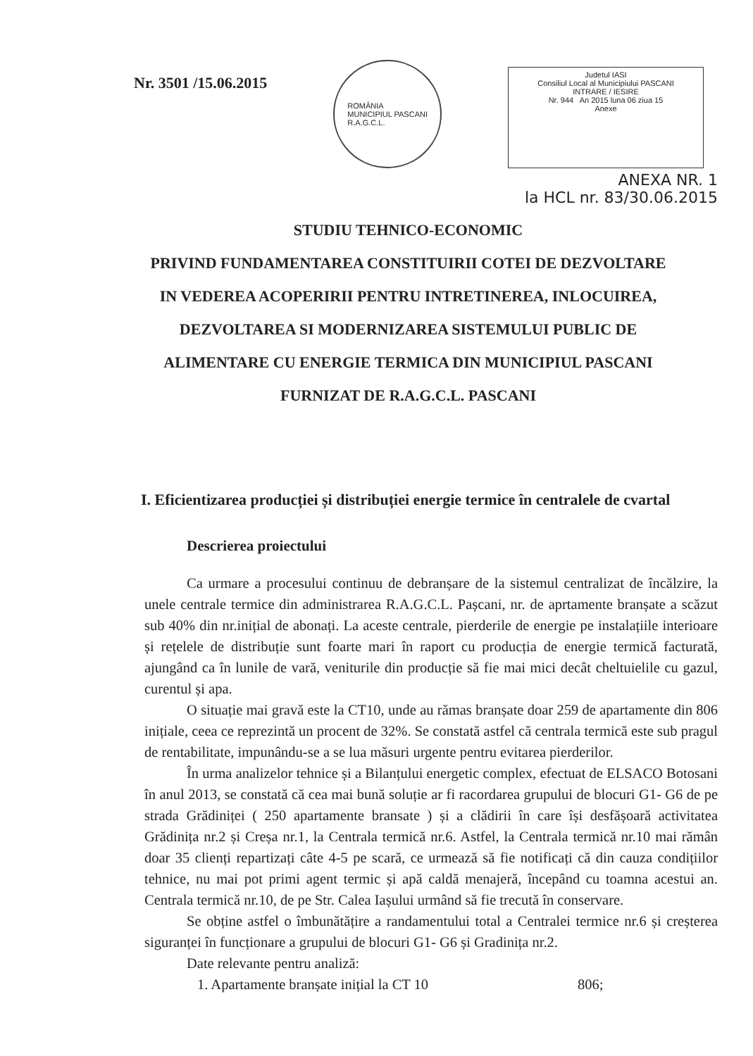Nr. 3501 /15.06.2015
ROMÂNIA
MUNICIPIUL PASCANI
R.A.G.C.L.
Judetul IASI
Consiliul Local al Municipiului PASCANI
INTRARE / IESIRE
Nr. 944 An 2015 luna 06 ziua 15
Anexe
ANEXA NR. 1
la HCL nr. 83/30.06.2015
STUDIU TEHNICO-ECONOMIC
PRIVIND FUNDAMENTAREA CONSTITUIRII COTEI DE DEZVOLTARE IN VEDEREA ACOPERIRII PENTRU INTRETINEREA, INLOCUIREA, DEZVOLTAREA SI MODERNIZAREA SISTEMULUI PUBLIC DE ALIMENTARE CU ENERGIE TERMICA DIN MUNICIPIUL PASCANI FURNIZAT DE R.A.G.C.L. PASCANI
I. Eficientizarea producției și distribuției energie termice în centralele de cvartal
Descrierea proiectului
Ca urmare a procesului continuu de debranșare de la sistemul centralizat de încălzire, la unele centrale termice din administrarea R.A.G.C.L. Pașcani, nr. de aprtamente branșate a scăzut sub 40% din nr.inițial de abonați. La aceste centrale, pierderile de energie pe instalațiile interioare și rețelele de distribuție sunt foarte mari în raport cu producția de energie termică facturată, ajungând ca în lunile de vară, veniturile din producție să fie mai mici decât cheltuielile cu gazul, curentul și apa.
O situație mai gravă este la CT10, unde au rămas branșate doar 259 de apartamente din 806 inițiale, ceea ce reprezintă un procent de 32%. Se constată astfel că centrala termică este sub pragul de rentabilitate, impunându-se a se lua măsuri urgente pentru evitarea pierderilor.
În urma analizelor tehnice și a Bilanțului energetic complex, efectuat de ELSACO Botosani în anul 2013, se constată că cea mai bună soluție ar fi racordarea grupului de blocuri G1- G6 de pe strada Grădiniței ( 250 apartamente bransate ) și a clădirii în care își desfășoară activitatea Grădinița nr.2 și Creșa nr.1, la Centrala termică nr.6. Astfel, la Centrala termică nr.10 mai rămân doar 35 clienți repartizați câte 4-5 pe scară, ce urmează să fie notificați că din cauza condițiilor tehnice, nu mai pot primi agent termic și apă caldă menajeră, începând cu toamna acestui an. Centrala termică nr.10, de pe Str. Calea Iașului urmând să fie trecută în conservare.
Se obține astfel o îmbunătățire a randamentului total a Centralei termice nr.6 și creșterea siguranței în funcționare a grupului de blocuri G1- G6 și Gradinița nr.2.
Date relevante pentru analiză:
1. Apartamente branșate inițial la CT 10 806;